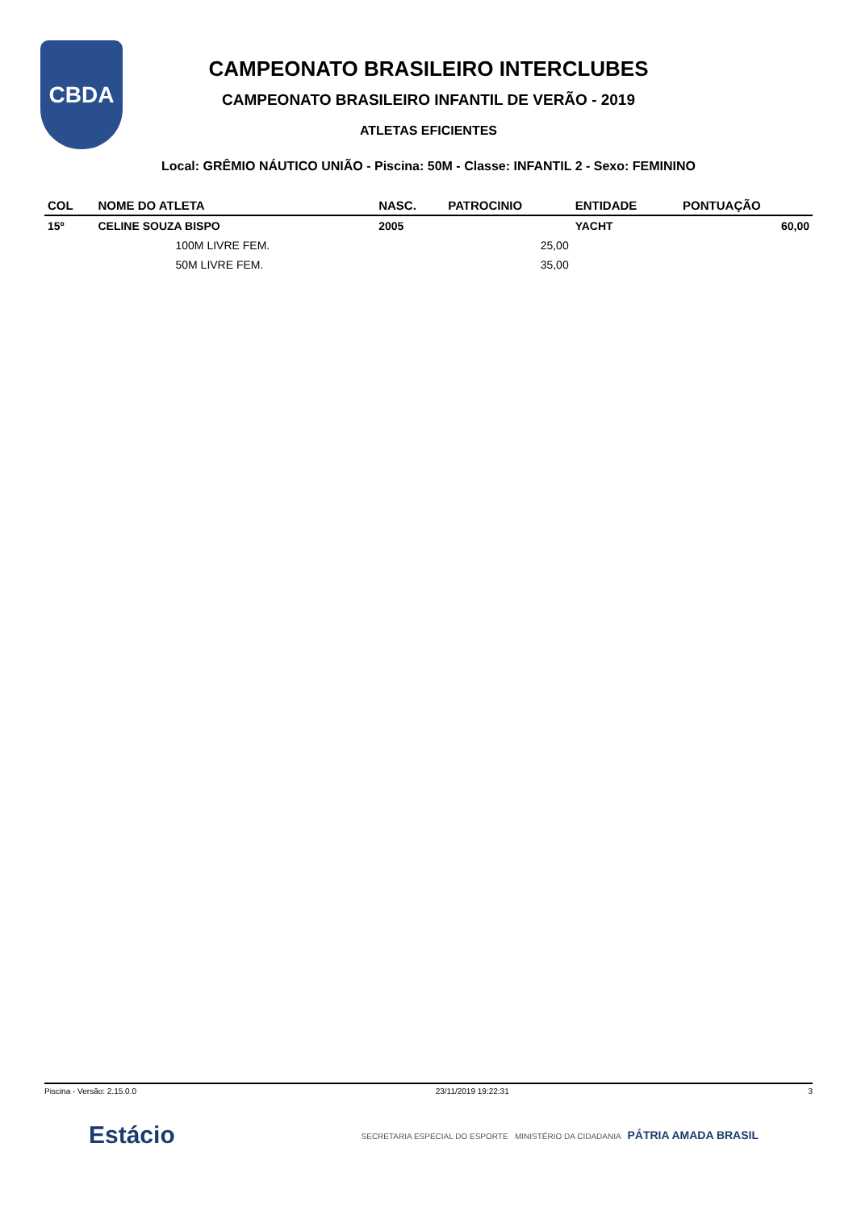CBDA
CAMPEONATO BRASILEIRO INTERCLUBES
CAMPEONATO BRASILEIRO INFANTIL DE VERÃO - 2019
ATLETAS EFICIENTES
Local: GRÊMIO NÁUTICO UNIÃO - Piscina: 50M - Classe: INFANTIL 2 - Sexo: FEMININO
| COL | NOME DO ATLETA | NASC. | PATROCINIO | ENTIDADE | PONTUAÇÃO |
| --- | --- | --- | --- | --- | --- |
| 15º | CELINE SOUZA BISPO | 2005 | | YACHT | 60,00 |
| | 100M LIVRE FEM. | | 25,00 | | |
| | 50M LIVRE FEM. | | 35,00 | | |
Piscina - Versão: 2.15.0.0 23/11/2019 19:22:31 3
Estácio SECRETARIA ESPECIAL DO ESPORTE MINISTÉRIO DA CIDADANIA PÁTRIA AMADA BRASIL